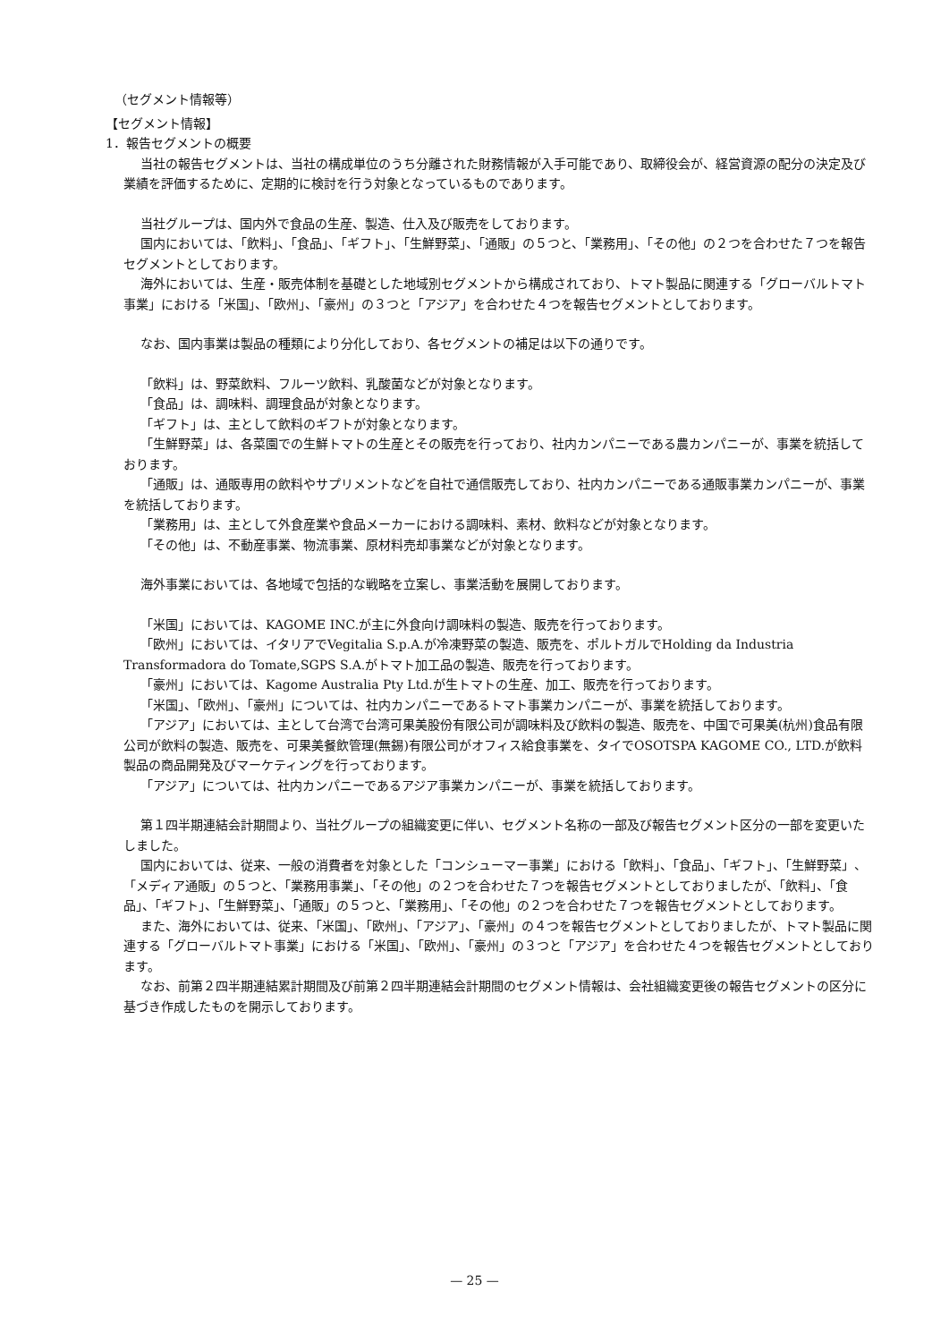（セグメント情報等）
【セグメント情報】
1．報告セグメントの概要
当社の報告セグメントは、当社の構成単位のうち分離された財務情報が入手可能であり、取締役会が、経営資源の配分の決定及び業績を評価するために、定期的に検討を行う対象となっているものであります。
当社グループは、国内外で食品の生産、製造、仕入及び販売をしております。
国内においては、「飲料」、「食品」、「ギフト」、「生鮮野菜」、「通販」の５つと、「業務用」、「その他」の２つを合わせた７つを報告セグメントとしております。
海外においては、生産・販売体制を基礎とした地域別セグメントから構成されており、トマト製品に関連する「グローバルトマト事業」における「米国」、「欧州」、「豪州」の３つと「アジア」を合わせた４つを報告セグメントとしております。
なお、国内事業は製品の種類により分化しており、各セグメントの補足は以下の通りです。
「飲料」は、野菜飲料、フルーツ飲料、乳酸菌などが対象となります。
「食品」は、調味料、調理食品が対象となります。
「ギフト」は、主として飲料のギフトが対象となります。
「生鮮野菜」は、各菜園での生鮮トマトの生産とその販売を行っており、社内カンパニーである農カンパニーが、事業を統括しております。
「通販」は、通販専用の飲料やサプリメントなどを自社で通信販売しており、社内カンパニーである通販事業カンパニーが、事業を統括しております。
「業務用」は、主として外食産業や食品メーカーにおける調味料、素材、飲料などが対象となります。
「その他」は、不動産事業、物流事業、原材料売却事業などが対象となります。
海外事業においては、各地域で包括的な戦略を立案し、事業活動を展開しております。
「米国」においては、KAGOME INC.が主に外食向け調味料の製造、販売を行っております。
「欧州」においては、イタリアでVegitalia S.p.A.が冷凍野菜の製造、販売を、ポルトガルでHolding da Industria Transformadora do Tomate,SGPS S.A.がトマト加工品の製造、販売を行っております。
「豪州」においては、Kagome Australia Pty Ltd.が生トマトの生産、加工、販売を行っております。
「米国」、「欧州」、「豪州」については、社内カンパニーであるトマト事業カンパニーが、事業を統括しております。
「アジア」においては、主として台湾で台湾可果美股份有限公司が調味料及び飲料の製造、販売を、中国で可果美(杭州)食品有限公司が飲料の製造、販売を、可果美餐飲管理(無錫)有限公司がオフィス給食事業を、タイでOSOTSPA KAGOME CO., LTD.が飲料製品の商品開発及びマーケティングを行っております。
「アジア」については、社内カンパニーであるアジア事業カンパニーが、事業を統括しております。
第１四半期連結会計期間より、当社グループの組織変更に伴い、セグメント名称の一部及び報告セグメント区分の一部を変更いたしました。
国内においては、従来、一般の消費者を対象とした「コンシューマー事業」における「飲料」、「食品」、「ギフト」、「生鮮野菜」、「メディア通販」の５つと、「業務用事業」、「その他」の２つを合わせた７つを報告セグメントとしておりましたが、「飲料」、「食品」、「ギフト」、「生鮮野菜」、「通販」の５つと、「業務用」、「その他」の２つを合わせた７つを報告セグメントとしております。
また、海外においては、従来、「米国」、「欧州」、「アジア」、「豪州」の４つを報告セグメントとしておりましたが、トマト製品に関連する「グローバルトマト事業」における「米国」、「欧州」、「豪州」の３つと「アジア」を合わせた４つを報告セグメントとしております。
なお、前第２四半期連結累計期間及び前第２四半期連結会計期間のセグメント情報は、会社組織変更後の報告セグメントの区分に基づき作成したものを開示しております。
— 25 —